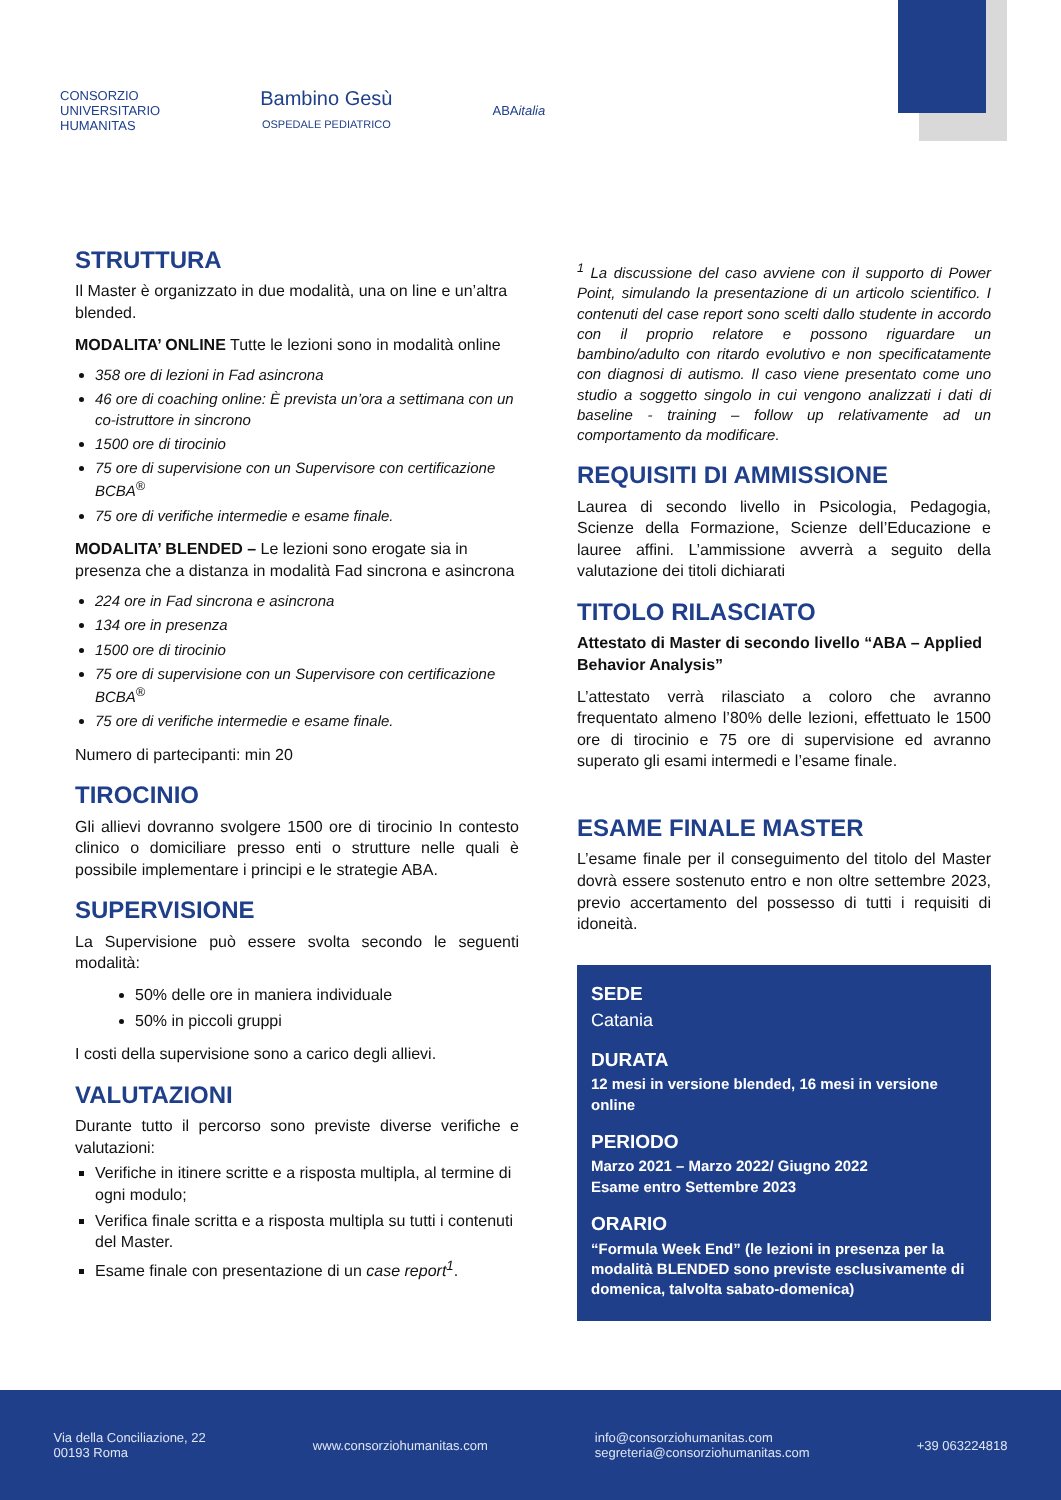CONSORZIO
UNIVERSITARIO
HUMANITAS
Bambino Gesù
OSPEDALE PEDIATRICO
ABAitalia
STRUTTURA
Il Master è organizzato in due modalità, una on line e un’altra blended.
MODALITA’ ONLINE Tutte le lezioni sono in modalità online
358 ore di lezioni in Fad asincrona
46 ore di coaching online: È prevista un’ora a settimana con un co-istruttore in sincrono
1500 ore di tirocinio
75 ore di supervisione con un Supervisore con certificazione BCBA<sup>®</sup>
75 ore di verifiche intermedie e esame finale.
MODALITA’ BLENDED – Le lezioni sono erogate sia in presenza che a distanza in modalità Fad sincrona e asincrona
224 ore in Fad sincrona e asincrona
134 ore in presenza
1500 ore di tirocinio
75 ore di supervisione con un Supervisore con certificazione BCBA<sup>®</sup>
75 ore di verifiche intermedie e esame finale.
Numero di partecipanti: min 20
TIROCINIO
Gli allievi dovranno svolgere 1500 ore di tirocinio In contesto clinico o domiciliare presso enti o strutture nelle quali è possibile implementare i principi e le strategie ABA.
SUPERVISIONE
La Supervisione può essere svolta secondo le seguenti modalità:
50% delle ore in maniera individuale
50% in piccoli gruppi
I costi della supervisione sono a carico degli allievi.
VALUTAZIONI
Durante tutto il percorso sono previste diverse verifiche e valutazioni:
Verifiche in itinere scritte e a risposta multipla, al termine di ogni modulo;
Verifica finale scritta e a risposta multipla su tutti i contenuti del Master.
Esame finale con presentazione di un case report<sup>1</sup>.
<sup>1</sup> La discussione del caso avviene con il supporto di Power Point, simulando la presentazione di un articolo scientifico. I contenuti del case report sono scelti dallo studente in accordo con il proprio relatore e possono riguardare un bambino/adulto con ritardo evolutivo e non specificatamente con diagnosi di autismo. Il caso viene presentato come uno studio a soggetto singolo in cui vengono analizzati i dati di baseline - training – follow up relativamente ad un comportamento da modificare.
REQUISITI DI AMMISSIONE
Laurea di secondo livello in Psicologia, Pedagogia, Scienze della Formazione, Scienze dell’Educazione e lauree affini. L’ammissione avverrà a seguito della valutazione dei titoli dichiarati
TITOLO RILASCIATO
Attestato di Master di secondo livello “ABA – Applied Behavior Analysis”
L’attestato verrà rilasciato a coloro che avranno frequentato almeno l’80% delle lezioni, effettuato le 1500 ore di tirocinio e 75 ore di supervisione ed avranno superato gli esami intermedi e l’esame finale.
ESAME FINALE MASTER
L’esame finale per il conseguimento del titolo del Master dovrà essere sostenuto entro e non oltre settembre 2023, previo accertamento del possesso di tutti i requisiti di idoneità.
SEDE
Catania
DURATA
12 mesi in versione blended, 16 mesi in versione online
PERIODO
Marzo 2021 – Marzo 2022/ Giugno 2022
Esame entro Settembre 2023
ORARIO
“Formula Week End” (le lezioni in presenza per la modalità BLENDED sono previste esclusivamente di domenica, talvolta sabato-domenica)
Via della Conciliazione, 22
00193 Roma
www.consorziohumanitas.com
info@consorziohumanitas.com
segreteria@consorziohumanitas.com
+39 063224818